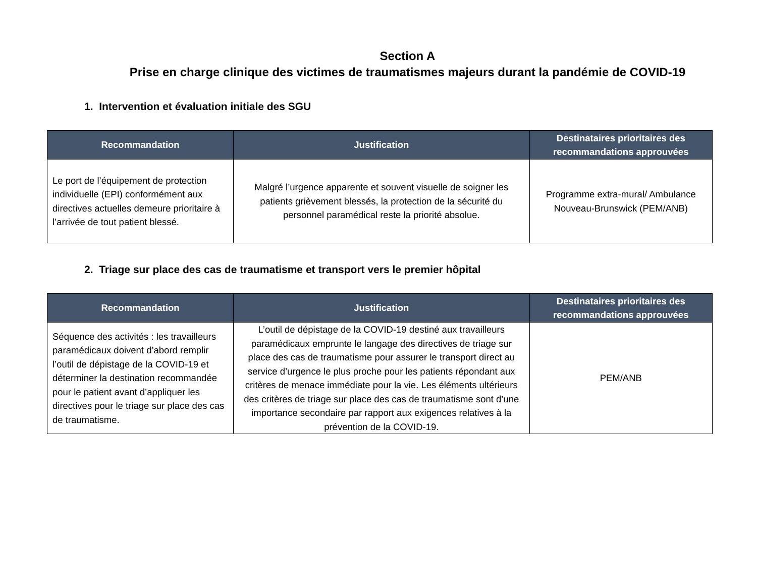Section A
Prise en charge clinique des victimes de traumatismes majeurs durant la pandémie de COVID-19
1. Intervention et évaluation initiale des SGU
| Recommandation | Justification | Destinataires prioritaires des recommandations approuvées |
| --- | --- | --- |
| Le port de l’équipement de protection individuelle (EPI) conformément aux directives actuelles demeure prioritaire à l’arrivée de tout patient blessé. | Malgré l’urgence apparente et souvent visuelle de soigner les patients grièvement blessés, la protection de la sécurité du personnel paramédical reste la priorité absolue. | Programme extra-mural/ Ambulance Nouveau-Brunswick (PEM/ANB) |
2. Triage sur place des cas de traumatisme et transport vers le premier hôpital
| Recommandation | Justification | Destinataires prioritaires des recommandations approuvées |
| --- | --- | --- |
| Séquence des activités : les travailleurs paramédicaux doivent d’abord remplir l’outil de dépistage de la COVID-19 et déterminer la destination recommandée pour le patient avant d’appliquer les directives pour le triage sur place des cas de traumatisme. | L’outil de dépistage de la COVID-19 destiné aux travailleurs paramédicaux emprunte le langage des directives de triage sur place des cas de traumatisme pour assurer le transport direct au service d’urgence le plus proche pour les patients répondant aux critères de menace immédiate pour la vie. Les éléments ultérieurs des critères de triage sur place des cas de traumatisme sont d’une importance secondaire par rapport aux exigences relatives à la prévention de la COVID-19. | PEM/ANB |